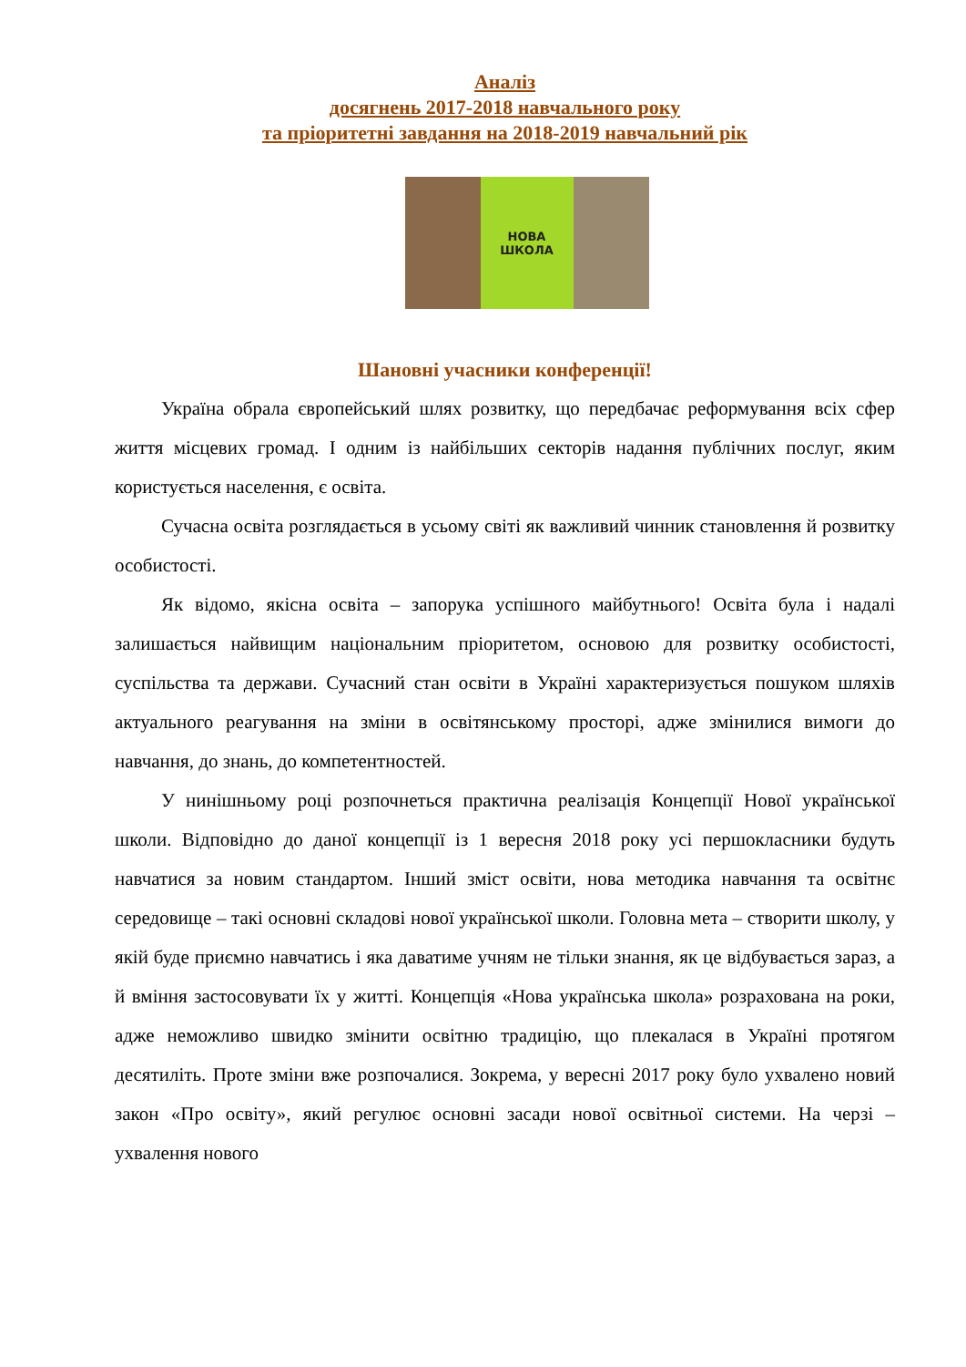Аналіз
досягнень 2017-2018 навчального року
та пріоритетні завдання на 2018-2019 навчальний рік
НОВА
ШКОЛА
Шановні учасники конференції!
Україна обрала європейський шлях розвитку, що передбачає реформування всіх сфер життя місцевих громад. І одним із найбільших секторів надання публічних послуг, яким користується населення, є освіта.
Сучасна освіта розглядається в усьому світі як важливий чинник становлення й розвитку особистості.
Як відомо, якісна освіта – запорука успішного майбутнього! Освіта була і надалі залишається найвищим національним пріоритетом, основою для розвитку особистості, суспільства та держави. Сучасний стан освіти в Україні характеризується пошуком шляхів актуального реагування на зміни в освітянському просторі, адже змінилися вимоги до навчання, до знань, до компетентностей.
У нинішньому році розпочнеться практична реалізація Концепції Нової української школи. Відповідно до даної концепції із 1 вересня 2018 року усі першокласники будуть навчатися за новим стандартом. Інший зміст освіти, нова методика навчання та освітнє середовище – такі основні складові нової української школи. Головна мета – створити школу, у якій буде приємно навчатись і яка даватиме учням не тільки знання, як це відбувається зараз, а й вміння застосовувати їх у житті. Концепція «Нова українська школа» розрахована на роки, адже неможливо швидко змінити освітню традицію, що плекалася в Україні протягом десятиліть. Проте зміни вже розпочалися. Зокрема, у вересні 2017 року було ухвалено новий закон «Про освіту», який регулює основні засади нової освітньої системи. На черзі – ухвалення нового